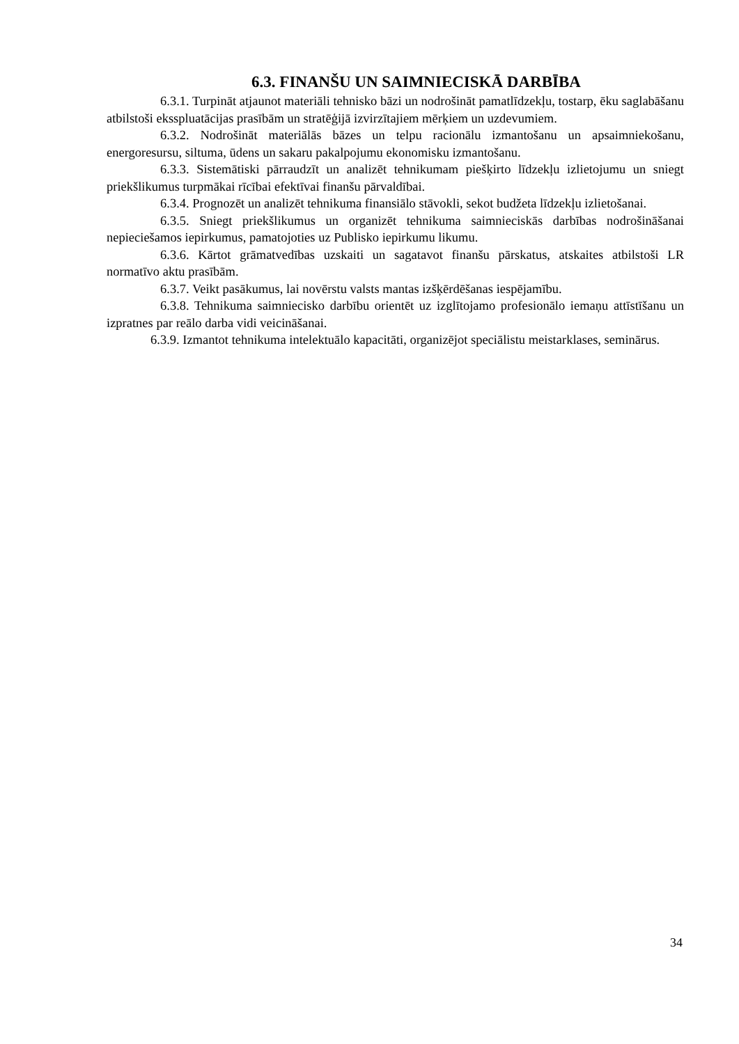6.3. FINANŠU UN SAIMNIECISKĀ DARBĪBA
6.3.1. Turpināt atjaunot materiāli tehnisko bāzi un nodrošināt pamatlīdzekļu, tostarp, ēku saglabāšanu atbilstoši eksspluatācijas prasībām un stratēģijā izvirzītajiem mērķiem un uzdevumiem.
6.3.2. Nodrošināt materiālās bāzes un telpu racionālu izmantošanu un apsaimniekošanu, energoresursu, siltuma, ūdens un sakaru pakalpojumu ekonomisku izmantošanu.
6.3.3. Sistemātiski pārraudzīt un analizēt tehnikumam piešķirto līdzekļu izlietojumu un sniegt priekšlikumus turpmākai rīcībai efektīvai finanšu pārvaldībai.
6.3.4. Prognozēt un analizēt tehnikuma finansiālo stāvokli, sekot budžeta līdzekļu izlietošanai.
6.3.5. Sniegt priekšlikumus un organizēt tehnikuma saimnieciskās darbības nodrošināšanai nepieciešamos iepirkumus, pamatojoties uz Publisko iepirkumu likumu.
6.3.6. Kārtot grāmatvedības uzskaiti un sagatavot finanšu pārskatus, atskaites atbilstoši LR normatīvo aktu prasībām.
6.3.7. Veikt pasākumus, lai novērstu valsts mantas izšķērdēšanas iespējamību.
6.3.8. Tehnikuma saimniecisko darbību orientēt uz izglītojamo profesionālo iemaņu attīstīšanu un izpratnes par reālo darba vidi veicināšanai.
6.3.9. Izmantot tehnikuma intelektuālo kapacitāti, organizējot speciālistu meistarklases, seminārus.
34